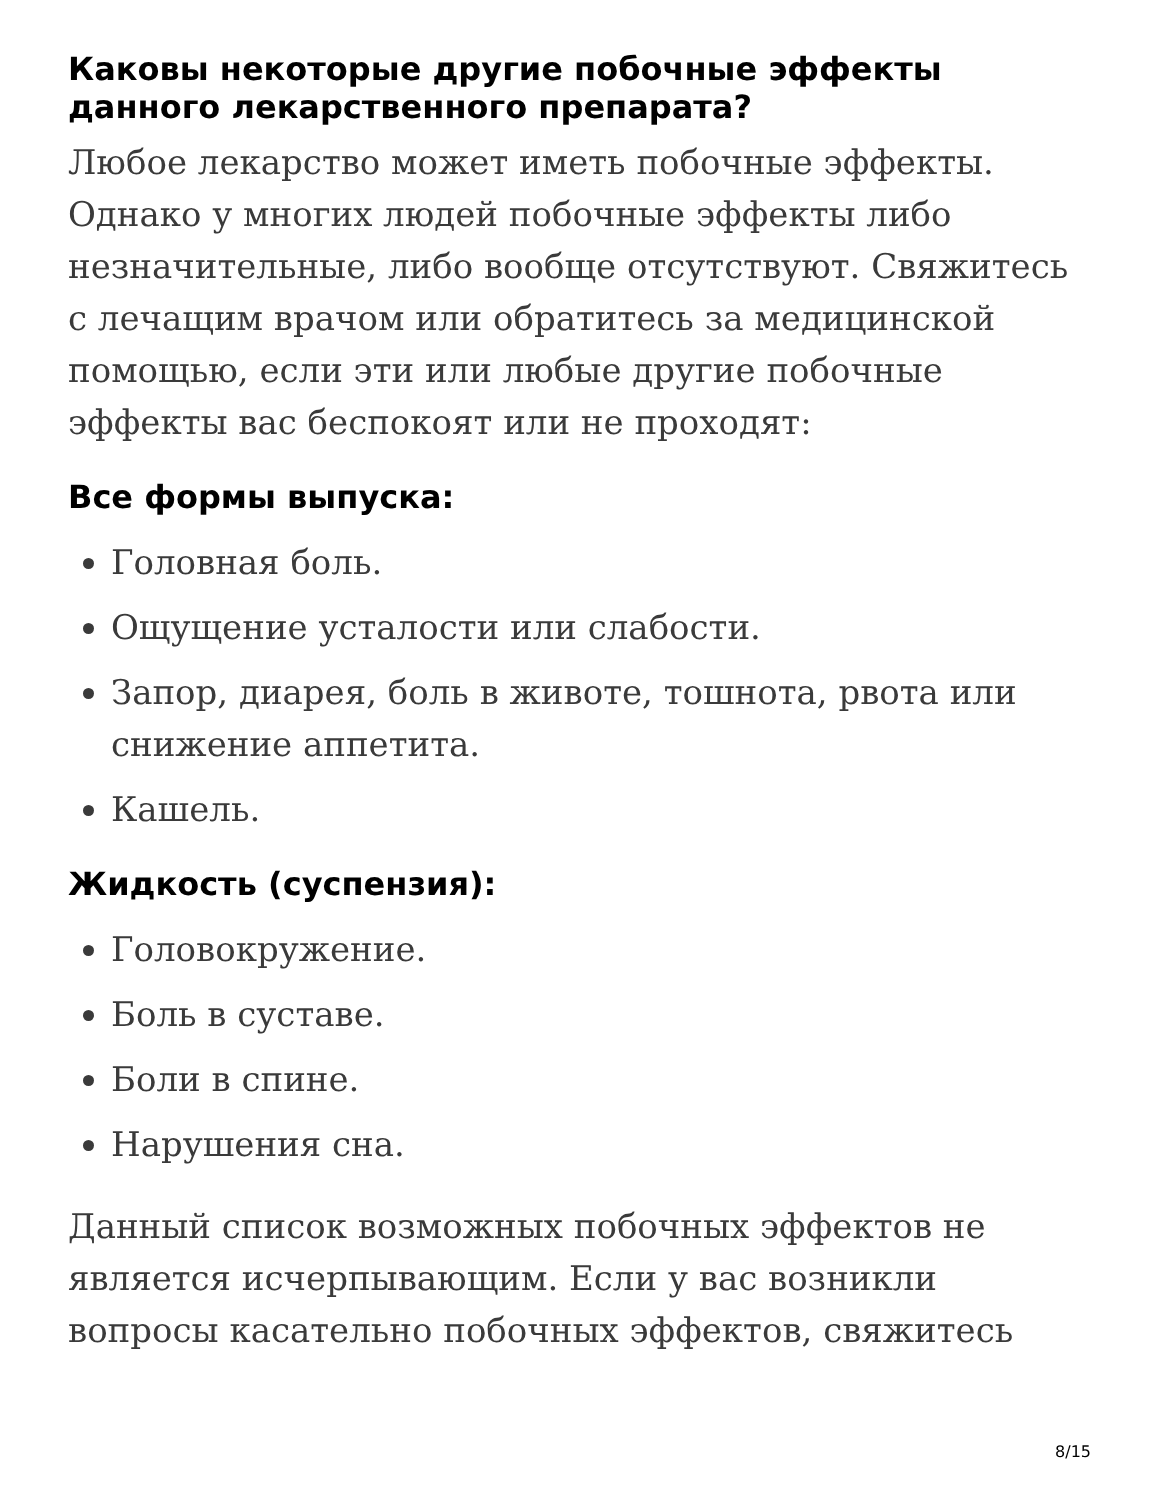Каковы некоторые другие побочные эффекты данного лекарственного препарата?
Любое лекарство может иметь побочные эффекты. Однако у многих людей побочные эффекты либо незначительные, либо вообще отсутствуют. Свяжитесь с лечащим врачом или обратитесь за медицинской помощью, если эти или любые другие побочные эффекты вас беспокоят или не проходят:
Все формы выпуска:
Головная боль.
Ощущение усталости или слабости.
Запор, диарея, боль в животе, тошнота, рвота или снижение аппетита.
Кашель.
Жидкость (суспензия):
Головокружение.
Боль в суставе.
Боли в спине.
Нарушения сна.
Данный список возможных побочных эффектов не является исчерпывающим. Если у вас возникли вопросы касательно побочных эффектов, свяжитесь
8/15